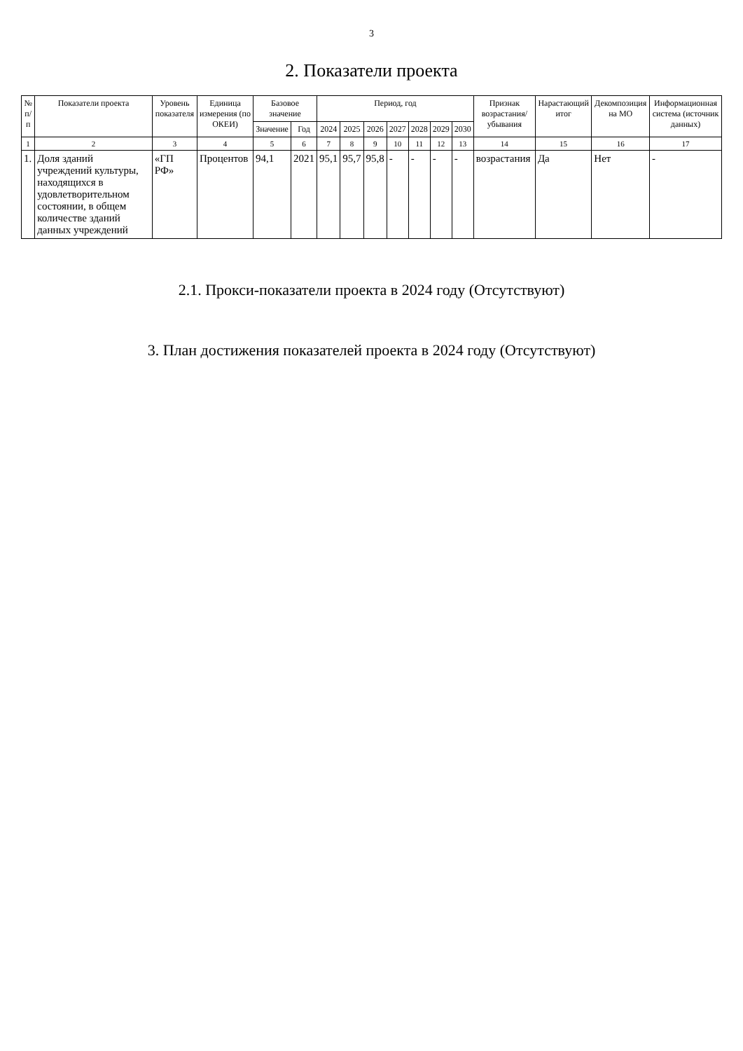3
2. Показатели проекта
| № п/п | Показатели проекта | Уровень показателя | Единица измерения (по ОКЕИ) | Базовое значение | | Период, год | | | | | | | Признак возрастания/ убывания | Нарастающий итог | Декомпозиция на МО | Информационная система (источник данных) |
| --- | --- | --- | --- | --- | --- | --- | --- | --- | --- | --- | --- | --- | --- | --- | --- | --- |
| | | | | Значение | Год | 2024 | 2025 | 2026 | 2027 | 2028 | 2029 | 2030 | | | | |
| 1 | 2 | 3 | 4 | 5 | 6 | 7 | 8 | 9 | 10 | 11 | 12 | 13 | 14 | 15 | 16 | 17 |
| 1. | Доля зданий учреждений культуры, находящихся в удовлетворительном состоянии, в общем количестве зданий данных учреждений | «ГП РФ» | Процентов | 94,1 | 2021 | 95,1 | 95,7 | 95,8 | - | - | - | - | возрастания | Да | Нет | - |
2.1. Прокси-показатели проекта в 2024 году (Отсутствуют)
3. План достижения показателей проекта в 2024 году (Отсутствуют)